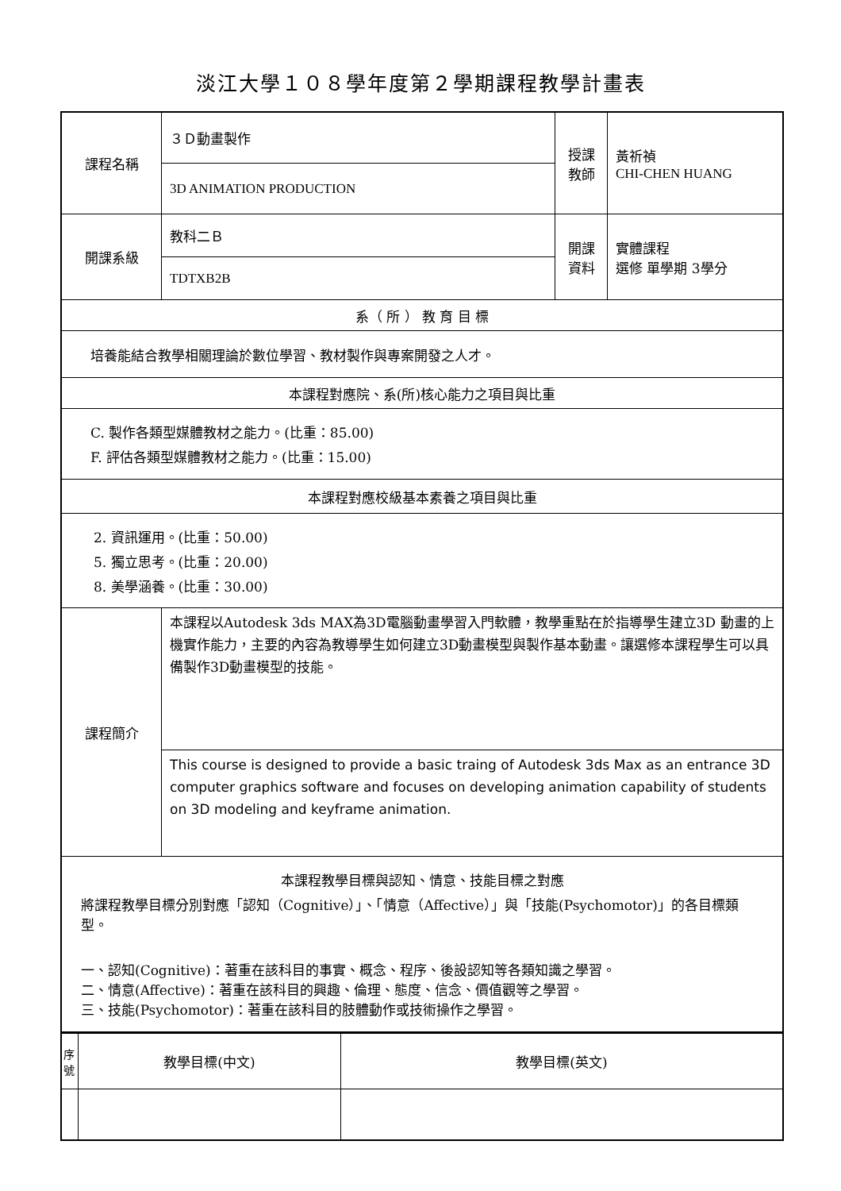淡江大學１０８學年度第２學期課程教學計畫表
| 課程名稱 | ３Ｄ動畫製作 | 授課 教師 | 黃祈禎 CHI-CHEN HUANG |
| | 3D ANIMATION PRODUCTION | | |
| 開課系級 | 教科二Ｂ | 開課 資料 | 實體課程 選修 單學期 3學分 |
| | TDTXB2B | | |
| 系（ 所 ） 教 育 目 標 | | | |
| 培養能結合教學相關理論於數位學習、教材製作與專案開發之人才。 | | | |
| 本課程對應院、系(所)核心能力之項目與比重 | | | |
| C. 製作各類型媒體教材之能力。(比重：85.00) F. 評估各類型媒體教材之能力。(比重：15.00) | | | |
| 本課程對應校級基本素養之項目與比重 | | | |
| 2. 資訊運用。(比重：50.00) 5. 獨立思考。(比重：20.00) 8. 美學涵養。(比重：30.00) | | | |
| 課程簡介 | 本課程以Autodesk 3ds MAX為3D電腦動畫學習入門軟體，教學重點在於指導學生建立3D 動畫的上機實作能力，主要的內容為教導學生如何建立3D動畫模型與製作基本動畫。讓選修本課程學生可以具備製作3D動畫模型的技能。 | | |
| | This course is designed to provide a basic traing of Autodesk 3ds Max as an entrance 3D computer graphics software and focuses on developing animation capability of students on 3D modeling and keyframe animation. | | |
| 本課程教學目標與認知、情意、技能目標之對應 將課程教學目標分別對應「認知（Cognitive）」、「情意（Affective）」與「技能(Psychomotor)」的各目標類型。 一、認知(Cognitive)：著重在該科目的事實、概念、程序、後設認知等各類知識之學習。 二、情意(Affective)：著重在該科目的興趣、倫理、態度、信念、價值觀等之學習。 三、技能(Psychomotor)：著重在該科目的肢體動作或技術操作之學習。 | | | |
| 序號 | 教學目標(中文) | 教學目標(英文) |